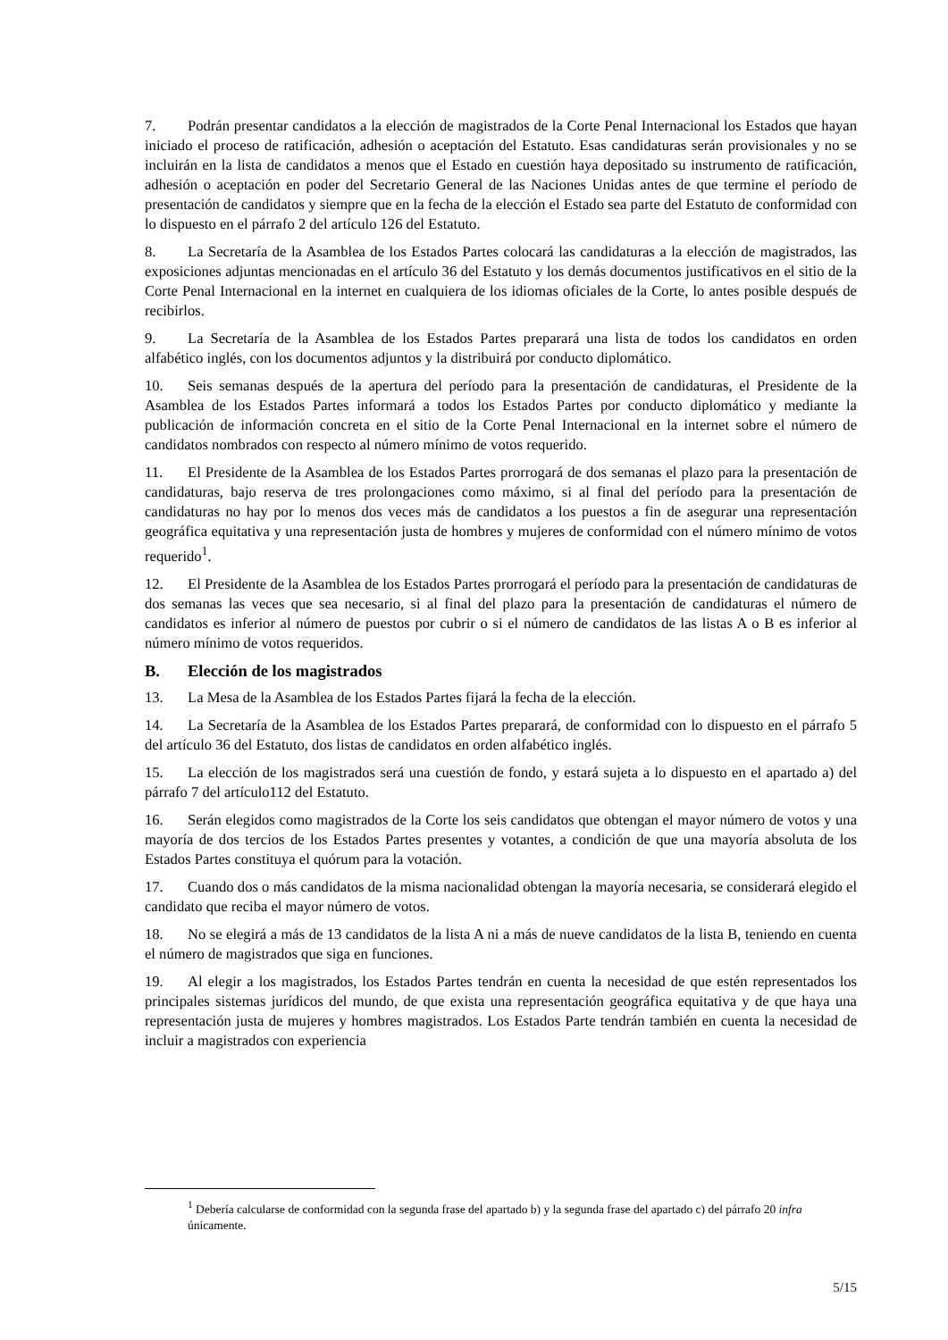7. Podrán presentar candidatos a la elección de magistrados de la Corte Penal Internacional los Estados que hayan iniciado el proceso de ratificación, adhesión o aceptación del Estatuto. Esas candidaturas serán provisionales y no se incluirán en la lista de candidatos a menos que el Estado en cuestión haya depositado su instrumento de ratificación, adhesión o aceptación en poder del Secretario General de las Naciones Unidas antes de que termine el período de presentación de candidatos y siempre que en la fecha de la elección el Estado sea parte del Estatuto de conformidad con lo dispuesto en el párrafo 2 del artículo 126 del Estatuto.
8. La Secretaría de la Asamblea de los Estados Partes colocará las candidaturas a la elección de magistrados, las exposiciones adjuntas mencionadas en el artículo 36 del Estatuto y los demás documentos justificativos en el sitio de la Corte Penal Internacional en la internet en cualquiera de los idiomas oficiales de la Corte, lo antes posible después de recibirlos.
9. La Secretaría de la Asamblea de los Estados Partes preparará una lista de todos los candidatos en orden alfabético inglés, con los documentos adjuntos y la distribuirá por conducto diplomático.
10. Seis semanas después de la apertura del período para la presentación de candidaturas, el Presidente de la Asamblea de los Estados Partes informará a todos los Estados Partes por conducto diplomático y mediante la publicación de información concreta en el sitio de la Corte Penal Internacional en la internet sobre el número de candidatos nombrados con respecto al número mínimo de votos requerido.
11. El Presidente de la Asamblea de los Estados Partes prorrogará de dos semanas el plazo para la presentación de candidaturas, bajo reserva de tres prolongaciones como máximo, si al final del período para la presentación de candidaturas no hay por lo menos dos veces más de candidatos a los puestos a fin de asegurar una representación geográfica equitativa y una representación justa de hombres y mujeres de conformidad con el número mínimo de votos requerido<sup>1</sup>.
12. El Presidente de la Asamblea de los Estados Partes prorrogará el período para la presentación de candidaturas de dos semanas las veces que sea necesario, si al final del plazo para la presentación de candidaturas el número de candidatos es inferior al número de puestos por cubrir o si el número de candidatos de las listas A o B es inferior al número mínimo de votos requeridos.
B. Elección de los magistrados
13. La Mesa de la Asamblea de los Estados Partes fijará la fecha de la elección.
14. La Secretaría de la Asamblea de los Estados Partes preparará, de conformidad con lo dispuesto en el párrafo 5 del artículo 36 del Estatuto, dos listas de candidatos en orden alfabético inglés.
15. La elección de los magistrados será una cuestión de fondo, y estará sujeta a lo dispuesto en el apartado a) del párrafo 7 del artículo112 del Estatuto.
16. Serán elegidos como magistrados de la Corte los seis candidatos que obtengan el mayor número de votos y una mayoría de dos tercios de los Estados Partes presentes y votantes, a condición de que una mayoría absoluta de los Estados Partes constituya el quórum para la votación.
17. Cuando dos o más candidatos de la misma nacionalidad obtengan la mayoría necesaria, se considerará elegido el candidato que reciba el mayor número de votos.
18. No se elegirá a más de 13 candidatos de la lista A ni a más de nueve candidatos de la lista B, teniendo en cuenta el número de magistrados que siga en funciones.
19. Al elegir a los magistrados, los Estados Partes tendrán en cuenta la necesidad de que estén representados los principales sistemas jurídicos del mundo, de que exista una representación geográfica equitativa y de que haya una representación justa de mujeres y hombres magistrados. Los Estados Parte tendrán también en cuenta la necesidad de incluir a magistrados con experiencia
<sup>1</sup> Debería calcularse de conformidad con la segunda frase del apartado b) y la segunda frase del apartado c) del párrafo 20 infra únicamente.
5/15